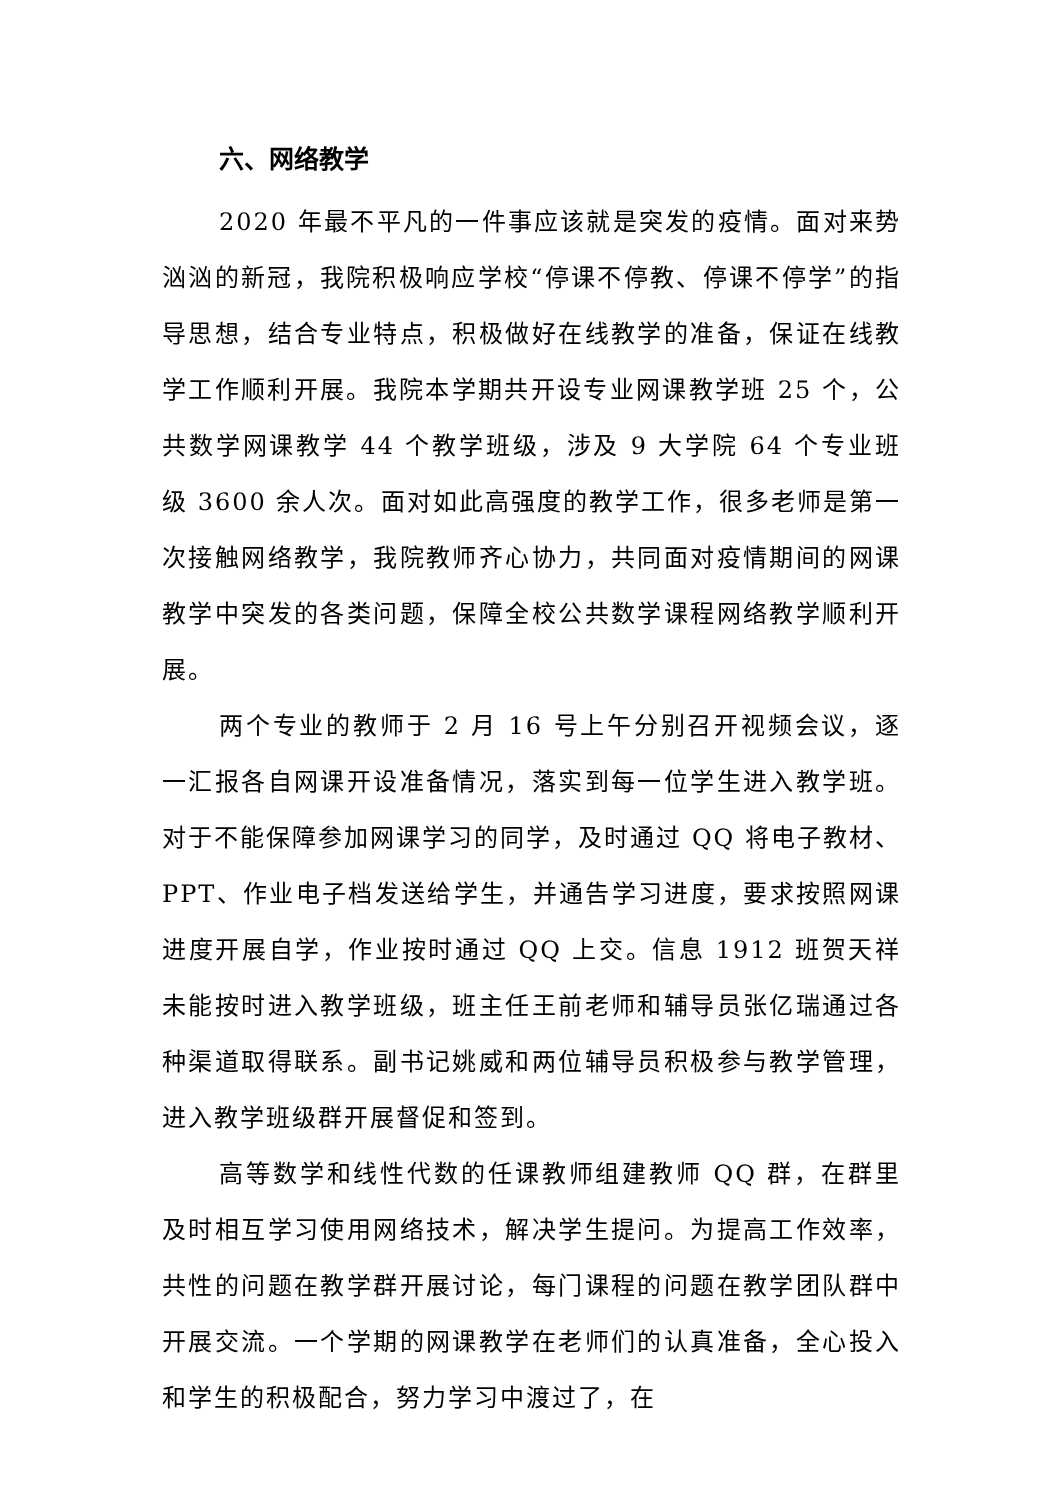六、网络教学
2020 年最不平凡的一件事应该就是突发的疫情。面对来势汹汹的新冠，我院积极响应学校“停课不停教、停课不停学”的指导思想，结合专业特点，积极做好在线教学的准备，保证在线教学工作顺利开展。我院本学期共开设专业网课教学班 25 个，公共数学网课教学 44 个教学班级，涉及 9 大学院 64 个专业班级 3600 余人次。面对如此高强度的教学工作，很多老师是第一次接触网络教学，我院教师齐心协力，共同面对疫情期间的网课教学中突发的各类问题，保障全校公共数学课程网络教学顺利开展。
两个专业的教师于 2 月 16 号上午分别召开视频会议，逐一汇报各自网课开设准备情况，落实到每一位学生进入教学班。对于不能保障参加网课学习的同学，及时通过 QQ 将电子教材、PPT、作业电子档发送给学生，并通告学习进度，要求按照网课进度开展自学，作业按时通过 QQ 上交。信息 1912 班贺天祥未能按时进入教学班级，班主任王前老师和辅导员张亿瑞通过各种渠道取得联系。副书记姚威和两位辅导员积极参与教学管理，进入教学班级群开展督促和签到。
高等数学和线性代数的任课教师组建教师 QQ 群，在群里及时相互学习使用网络技术，解决学生提问。为提高工作效率，共性的问题在教学群开展讨论，每门课程的问题在教学团队群中开展交流。一个学期的网课教学在老师们的认真准备，全心投入和学生的积极配合，努力学习中渡过了，在